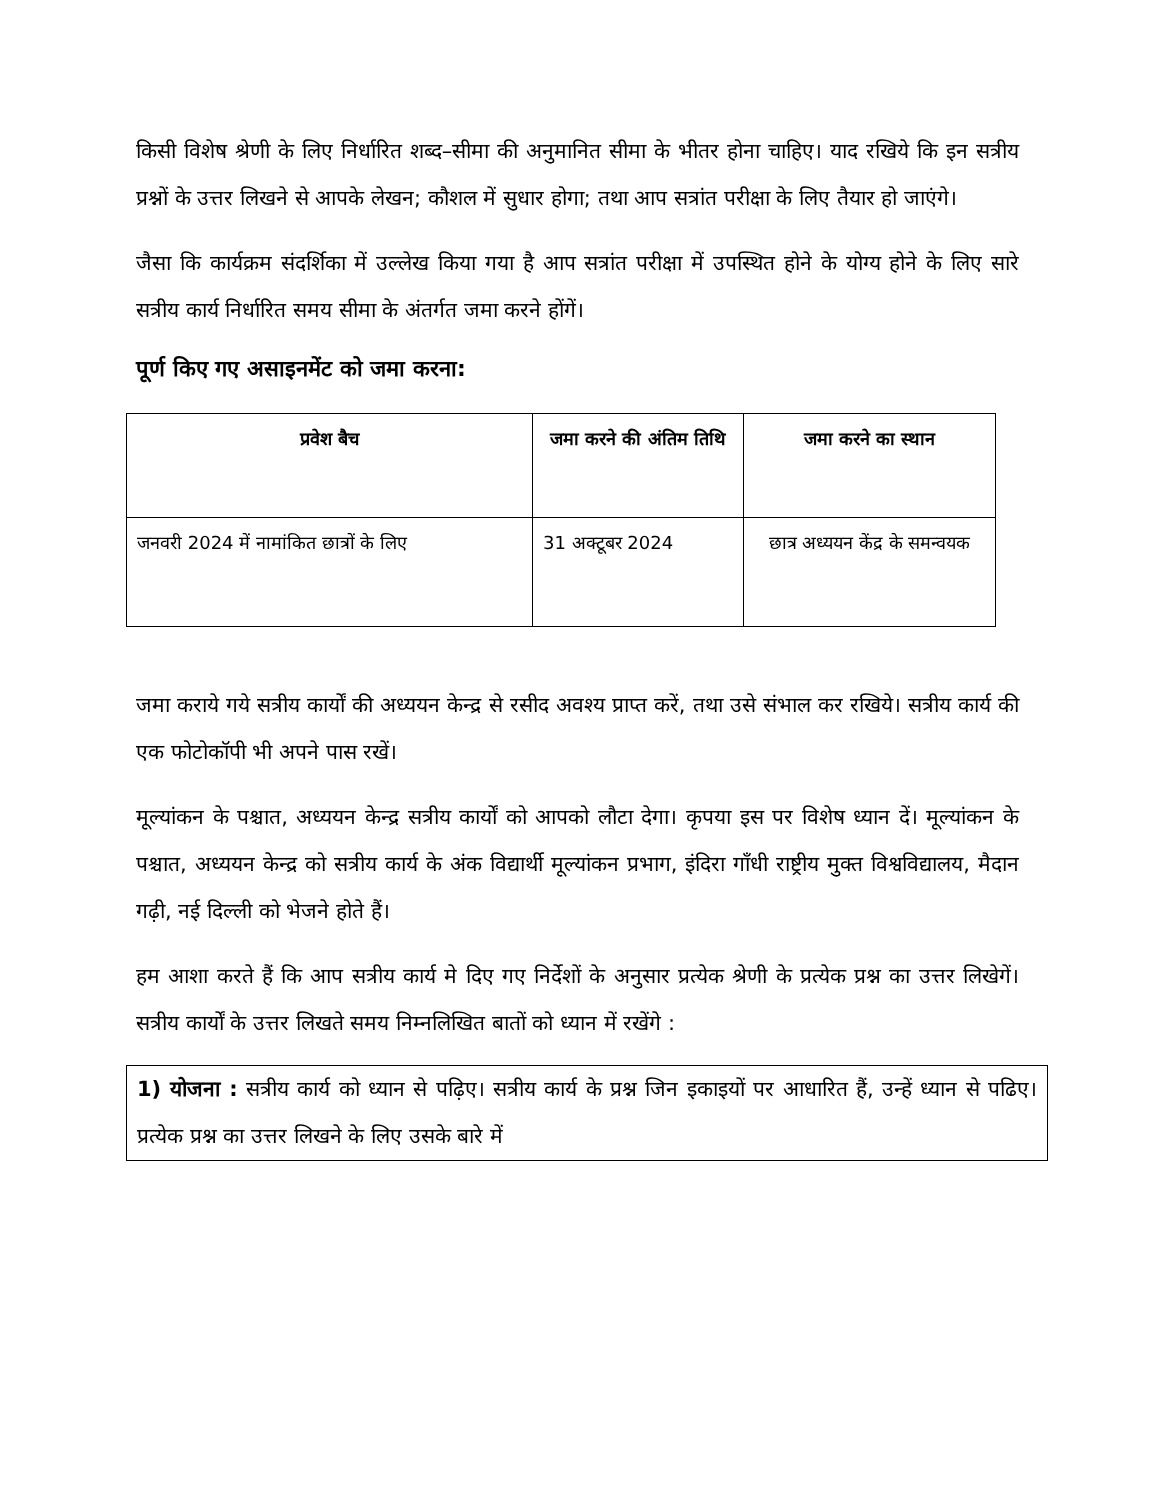किसी विशेष श्रेणी के लिए निर्धारित शब्द–सीमा की अनुमानित सीमा के भीतर होना चाहिए। याद रखिये कि इन सत्रीय प्रश्नों के उत्तर लिखने से आपके लेखन; कौशल में सुधार होगा; तथा आप सत्रांत परीक्षा के लिए तैयार हो जाएंगे।
जैसा कि कार्यक्रम संदर्शिका में उल्लेख किया गया है आप सत्रांत परीक्षा में उपस्थित होने के योग्य होने के लिए सारे सत्रीय कार्य निर्धारित समय सीमा के अंतर्गत जमा करने होंगें।
पूर्ण किए गए असाइनमेंट को जमा करना:
| प्रवेश बैच | जमा करने की अंतिम तिथि | जमा करने का स्थान |
| --- | --- | --- |
| जनवरी 2024 में नामांकित छात्रों के लिए | 31 अक्टूबर 2024 | छात्र अध्ययन केंद्र के समन्वयक |
जमा कराये गये सत्रीय कार्यों की अध्ययन केन्द्र से रसीद अवश्य प्राप्त करें, तथा उसे संभाल कर रखिये। सत्रीय कार्य की एक फोटोकॉपी भी अपने पास रखें।
मूल्यांकन के पश्चात, अध्ययन केन्द्र सत्रीय कार्यों को आपको लौटा देगा। कृपया इस पर विशेष ध्यान दें। मूल्यांकन के पश्चात, अध्ययन केन्द्र को सत्रीय कार्य के अंक विद्यार्थी मूल्यांकन प्रभाग, इंदिरा गाँधी राष्ट्रीय मुक्त विश्वविद्यालय, मैदान गढ़ी, नई दिल्ली को भेजने होते हैं।
हम आशा करते हैं कि आप सत्रीय कार्य मे दिए गए निर्देशों के अनुसार प्रत्येक श्रेणी के प्रत्येक प्रश्न का उत्तर लिखेगें। सत्रीय कार्यों के उत्तर लिखते समय निम्नलिखित बातों को ध्यान में रखेंगे :
1) योजना : सत्रीय कार्य को ध्यान से पढ़िए। सत्रीय कार्य के प्रश्न जिन इकाइयों पर आधारित हैं, उन्हें ध्यान से पढिए। प्रत्येक प्रश्न का उत्तर लिखने के लिए उसके बारे में